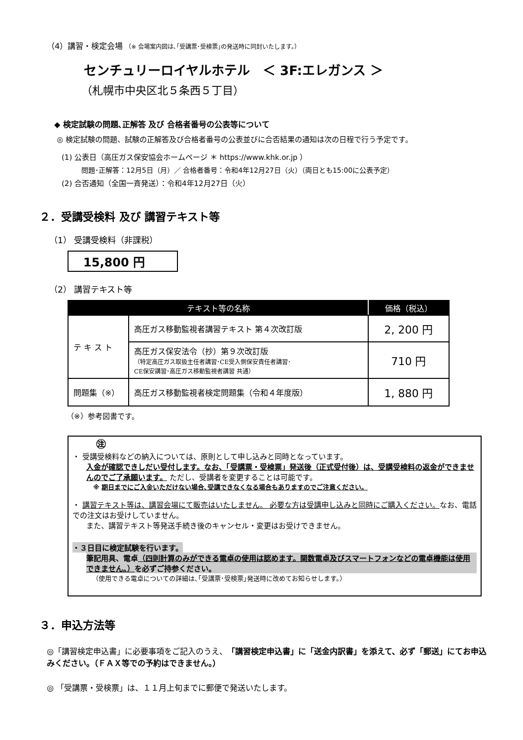（4）講習・検定会場 （※ 会場案内図は､｢受講票･受検票｣の発送時に同封いたします。）
センチュリーロイヤルホテル　＜ 3F:エレガンス ＞
（札幌市中央区北５条西５丁目）
◆ 検定試験の問題､正解答 及び 合格者番号の公表等について
◎ 検定試験の問題、試験の正解答及び合格者番号の公表並びに合否結果の通知は次の日程で行う予定です。
(1) 公表日（高圧ガス保安協会ホームページ ＊ https://www.khk.or.jp ）
問題･正解答：12月5日（月）／ 合格者番号：令和4年12月27日（火）（両日とも15:00に公表予定）
(2) 合否通知（全国一斉発送）：令和4年12月27日（火）
２．受講受検料 及び 講習テキスト等
（1） 受講受検料（非課税）
15,800 円
（2） 講習テキスト等
| テキスト等の名称 | | 価格（税込） |
| --- | --- | --- |
| テ キ ス ト | 高圧ガス移動監視者講習テキスト 第４次改訂版 | 2, 200 円 |
| | 高圧ガス保安法令（抄）第９次改訂版 （特定高圧ガス取扱主任者講習･CE受入側保安責任者講習･ CE保安講習･高圧ガス移動監視者講習 共通） | 710 円 |
| 問題集（※） | 高圧ガス移動監視者検定問題集（令和４年度版） | 1, 880 円 |
（※）参考図書です。
㊟
・ 受講受検料などの納入については、原則として申し込みと同時となっています。
入金が確認できしだい受付します。なお、「受講票・受検票」発送後（正式受付後）は、受講受検料の返金ができませんのでご了承願います。 ただし、受講者を変更することは可能です。
※ 期日までにご入金いただけない場合､受講できなくなる場合もありますのでご注意ください。
・ 講習テキスト等は、講習会場にて販売はいたしません。 必要な方は受講申し込みと同時にご購入ください。なお、電話での注文はお受けしていません。
また、講習テキスト等発送手続き後のキャンセル・変更はお受けできません。
・３日目に検定試験を行います。
筆記用具、電卓（四則計算のみができる電卓の使用は認めます。関数電卓及びスマートフォンなどの電卓機能は使用できません。）を必ずご持参ください。
（使用できる電卓についての詳細は､｢受講票･受検票｣発送時に改めてお知らせします。）
３．申込方法等
◎「講習検定申込書」に必要事項をご記入のうえ、「講習検定申込書」に「送金内訳書」を添えて、必ず「郵送」にてお申込みください。（ＦＡＸ等での予約はできません。）
◎ 「受講票・受検票」は、１１月上旬までに郵便で発送いたします。